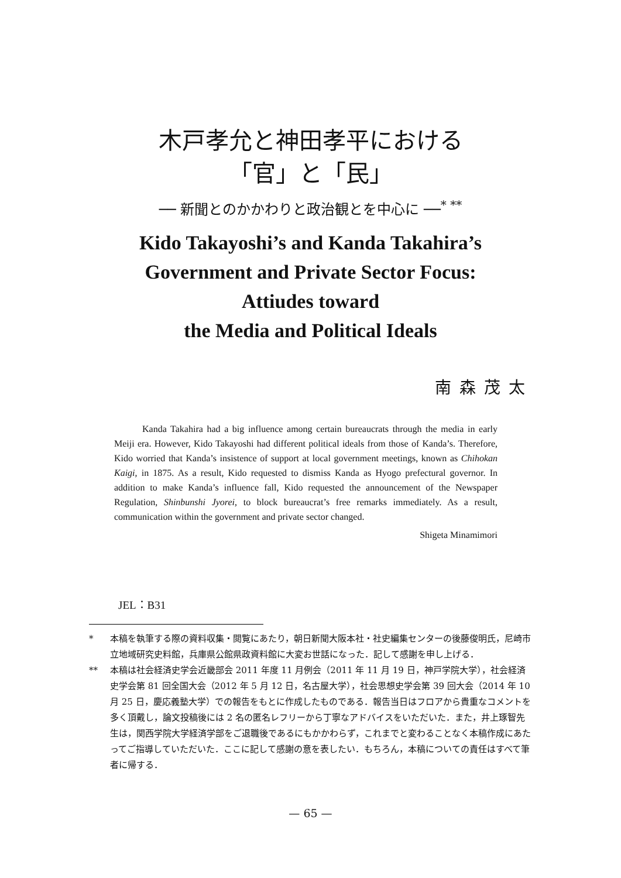木戸孝允と神田孝平における
「官」と「民」
── 新聞とのかかわりと政治観とを中心に ──<sup>* **</sup>
Kido Takayoshi’s and Kanda Takahira’s
Government and Private Sector Focus:
Attiudes toward
the Media and Political Ideals
南森茂太
Kanda Takahira had a big influence among certain bureaucrats through the media in early Meiji era. However, Kido Takayoshi had different political ideals from those of Kanda’s. Therefore, Kido worried that Kanda’s insistence of support at local government meetings, known as Chihokan Kaigi, in 1875. As a result, Kido requested to dismiss Kanda as Hyogo prefectural governor. In addition to make Kanda’s influence fall, Kido requested the announcement of the Newspaper Regulation, Shinbunshi Jyorei, to block bureaucrat’s free remarks immediately. As a result, communication within the government and private sector changed.
Shigeta Minamimori
JEL：B31
* 本稿を執筆する際の資料収集・閲覧にあたり，朝日新聞大阪本社・社史編集センターの後藤俊明氏，尼崎市立地域研究史料館，兵庫県公館県政資料館に大変お世話になった．記して感謝を申し上げる．
** 本稿は社会経済史学会近畿部会 2011 年度 11 月例会（2011 年 11 月 19 日，神戸学院大学），社会経済史学会第 81 回全国大会（2012 年 5 月 12 日，名古屋大学），社会思想史学会第 39 回大会（2014 年 10 月 25 日，慶応義塾大学）での報告をもとに作成したものである．報告当日はフロアから貴重なコメントを多く頂戴し，論文投稿後には 2 名の匿名レフリーから丁寧なアドバイスをいただいた．また，井上琢智先生は，関西学院大学経済学部をご退職後であるにもかかわらず，これまでと変わることなく本稿作成にあたってご指導していただいた．ここに記して感謝の意を表したい．もちろん，本稿についての責任はすべて筆者に帰する．
— 65 —